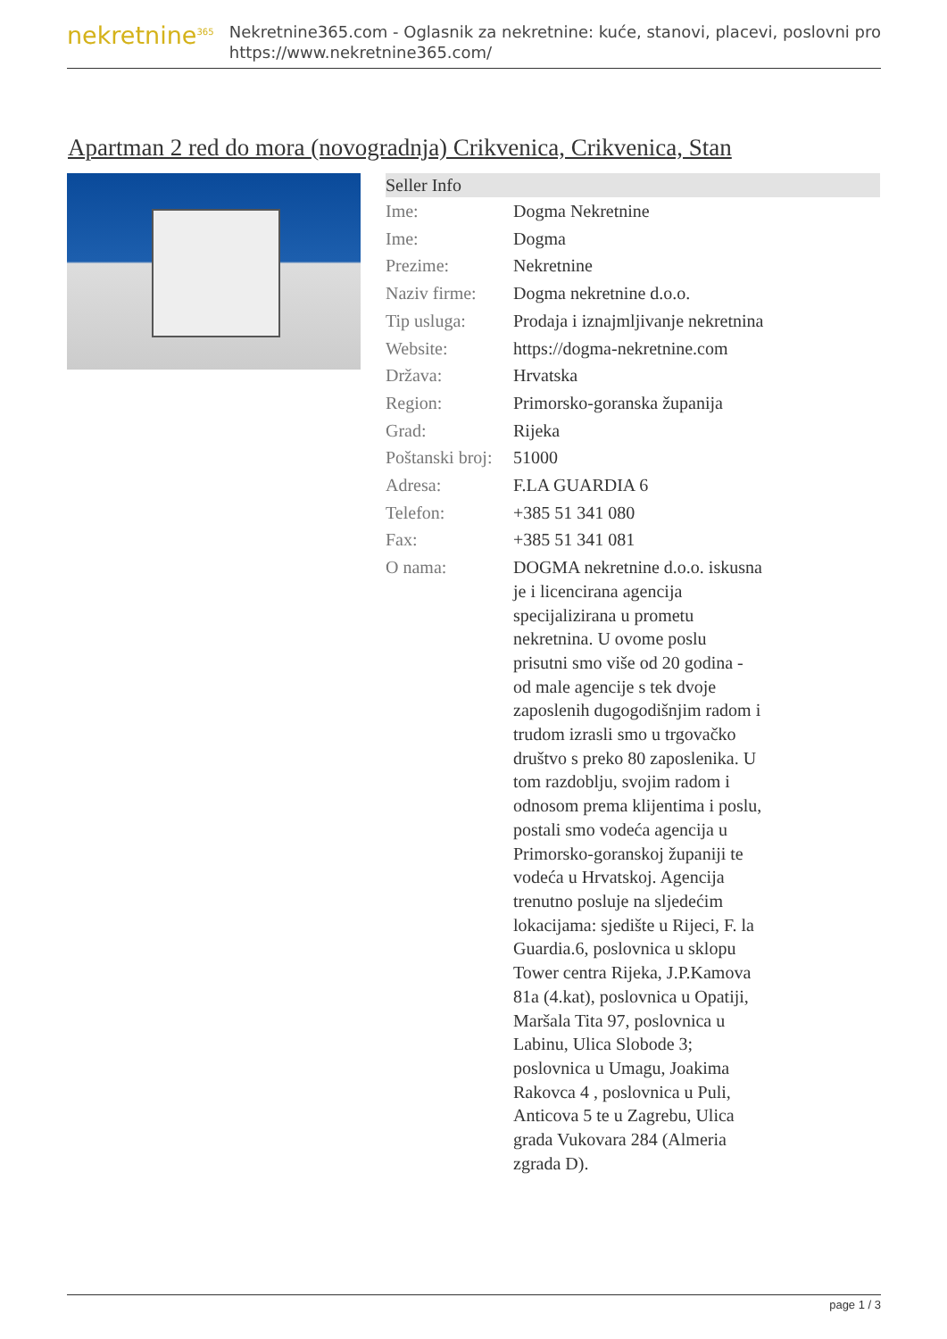nekretnine<sup>365</sup>
Nekretnine365.com - Oglasnik za nekretnine: kuće, stanovi, placevi, poslovni pro
https://www.nekretnine365.com/
Apartman 2 red do mora (novogradnja) Crikvenica, Crikvenica, Stan
| Seller Info | |
| --- | --- |
| Ime: | Dogma Nekretnine |
| Ime: | Dogma |
| Prezime: | Nekretnine |
| Naziv firme: | Dogma nekretnine d.o.o. |
| Tip usluga: | Prodaja i iznajmljivanje nekretnina |
| Website: | https://dogma-nekretnine.com |
| Država: | Hrvatska |
| Region: | Primorsko-goranska županija |
| Grad: | Rijeka |
| Poštanski broj: | 51000 |
| Adresa: | F.LA GUARDIA 6 |
| Telefon: | +385 51 341 080 |
| Fax: | +385 51 341 081 |
| O nama: | DOGMA nekretnine d.o.o. iskusna je i licencirana agencija specijalizirana u prometu nekretnina. U ovome poslu prisutni smo više od 20 godina - od male agencije s tek dvoje zaposlenih dugogodišnjim radom i trudom izrasli smo u trgovačko društvo s preko 80 zaposlenika. U tom razdoblju, svojim radom i odnosom prema klijentima i poslu, postali smo vodeća agencija u Primorsko-goranskoj županiji te vodeća u Hrvatskoj. Agencija trenutno posluje na sljedećim lokacijama: sjedište u Rijeci, F. la Guardia.6, poslovnica u sklopu Tower centra Rijeka, J.P.Kamova 81a (4.kat), poslovnica u Opatiji, Maršala Tita 97, poslovnica u Labinu, Ulica Slobode 3; poslovnica u Umagu, Joakima Rakovca 4 , poslovnica u Puli, Anticova 5 te u Zagrebu, Ulica grada Vukovara 284 (Almeria zgrada D). |
page 1 / 3